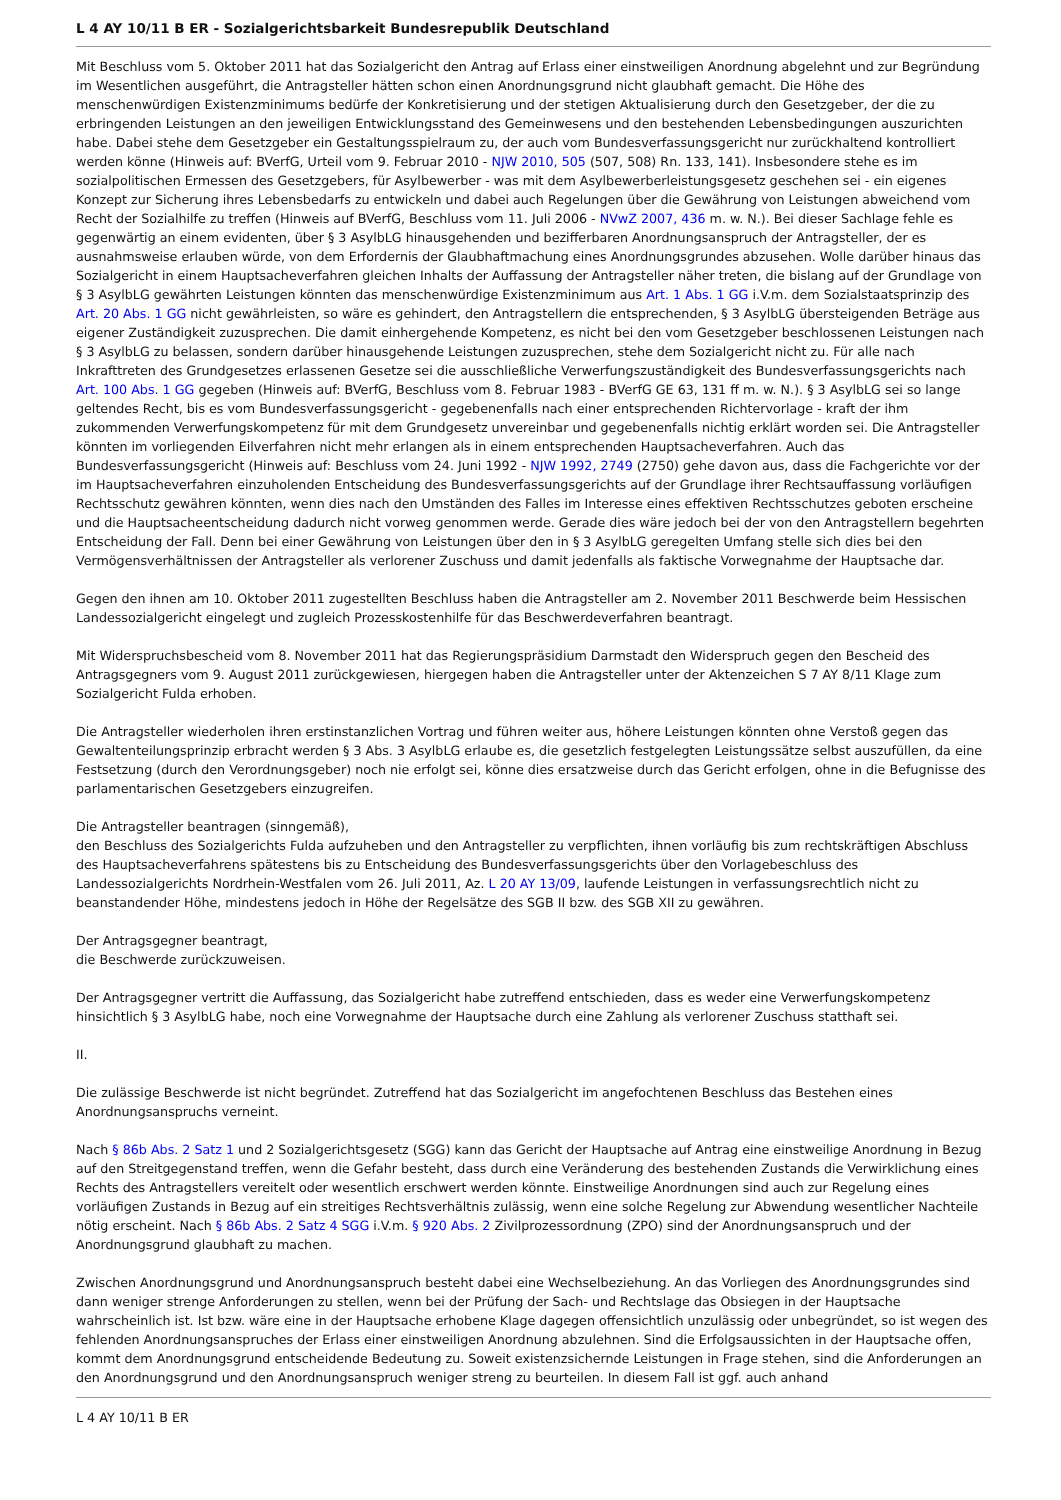L 4 AY 10/11 B ER - Sozialgerichtsbarkeit Bundesrepublik Deutschland
Mit Beschluss vom 5. Oktober 2011 hat das Sozialgericht den Antrag auf Erlass einer einstweiligen Anordnung abgelehnt und zur Begründung im Wesentlichen ausgeführt, die Antragsteller hätten schon einen Anordnungsgrund nicht glaubhaft gemacht. Die Höhe des menschenwürdigen Existenzminimums bedürfe der Konkretisierung und der stetigen Aktualisierung durch den Gesetzgeber, der die zu erbringenden Leistungen an den jeweiligen Entwicklungsstand des Gemeinwesens und den bestehenden Lebensbedingungen auszurichten habe. Dabei stehe dem Gesetzgeber ein Gestaltungsspielraum zu, der auch vom Bundesverfassungsgericht nur zurückhaltend kontrolliert werden könne (Hinweis auf: BVerfG, Urteil vom 9. Februar 2010 - NJW 2010, 505 (507, 508) Rn. 133, 141). Insbesondere stehe es im sozialpolitischen Ermessen des Gesetzgebers, für Asylbewerber - was mit dem Asylbewerberleistungsgesetz geschehen sei - ein eigenes Konzept zur Sicherung ihres Lebensbedarfs zu entwickeln und dabei auch Regelungen über die Gewährung von Leistungen abweichend vom Recht der Sozialhilfe zu treffen (Hinweis auf BVerfG, Beschluss vom 11. Juli 2006 - NVwZ 2007, 436 m. w. N.). Bei dieser Sachlage fehle es gegenwärtig an einem evidenten, über § 3 AsylbLG hinausgehenden und bezifferbaren Anordnungsanspruch der Antragsteller, der es ausnahmsweise erlauben würde, von dem Erfordernis der Glaubhaftmachung eines Anordnungsgrundes abzusehen. Wolle darüber hinaus das Sozialgericht in einem Hauptsacheverfahren gleichen Inhalts der Auffassung der Antragsteller näher treten, die bislang auf der Grundlage von § 3 AsylbLG gewährten Leistungen könnten das menschenwürdige Existenzminimum aus Art. 1 Abs. 1 GG i.V.m. dem Sozialstaatsprinzip des Art. 20 Abs. 1 GG nicht gewährleisten, so wäre es gehindert, den Antragstellern die entsprechenden, § 3 AsylbLG übersteigenden Beträge aus eigener Zuständigkeit zuzusprechen. Die damit einhergehende Kompetenz, es nicht bei den vom Gesetzgeber beschlossenen Leistungen nach § 3 AsylbLG zu belassen, sondern darüber hinausgehende Leistungen zuzusprechen, stehe dem Sozialgericht nicht zu. Für alle nach Inkrafttreten des Grundgesetzes erlassenen Gesetze sei die ausschließliche Verwerfungszuständigkeit des Bundesverfassungsgerichts nach Art. 100 Abs. 1 GG gegeben (Hinweis auf: BVerfG, Beschluss vom 8. Februar 1983 - BVerfG GE 63, 131 ff m. w. N.). § 3 AsylbLG sei so lange geltendes Recht, bis es vom Bundesverfassungsgericht - gegebenenfalls nach einer entsprechenden Richtervorlage - kraft der ihm zukommenden Verwerfungskompetenz für mit dem Grundgesetz unvereinbar und gegebenenfalls nichtig erklärt worden sei. Die Antragsteller könnten im vorliegenden Eilverfahren nicht mehr erlangen als in einem entsprechenden Hauptsacheverfahren. Auch das Bundesverfassungsgericht (Hinweis auf: Beschluss vom 24. Juni 1992 - NJW 1992, 2749 (2750) gehe davon aus, dass die Fachgerichte vor der im Hauptsacheverfahren einzuholenden Entscheidung des Bundesverfassungsgerichts auf der Grundlage ihrer Rechtsauffassung vorläufigen Rechtsschutz gewähren könnten, wenn dies nach den Umständen des Falles im Interesse eines effektiven Rechtsschutzes geboten erscheine und die Hauptsacheentscheidung dadurch nicht vorweg genommen werde. Gerade dies wäre jedoch bei der von den Antragstellern begehrten Entscheidung der Fall. Denn bei einer Gewährung von Leistungen über den in § 3 AsylbLG geregelten Umfang stelle sich dies bei den Vermögensverhältnissen der Antragsteller als verlorener Zuschuss und damit jedenfalls als faktische Vorwegnahme der Hauptsache dar.
Gegen den ihnen am 10. Oktober 2011 zugestellten Beschluss haben die Antragsteller am 2. November 2011 Beschwerde beim Hessischen Landessozialgericht eingelegt und zugleich Prozesskostenhilfe für das Beschwerdeverfahren beantragt.
Mit Widerspruchsbescheid vom 8. November 2011 hat das Regierungspräsidium Darmstadt den Widerspruch gegen den Bescheid des Antragsgegners vom 9. August 2011 zurückgewiesen, hiergegen haben die Antragsteller unter der Aktenzeichen S 7 AY 8/11 Klage zum Sozialgericht Fulda erhoben.
Die Antragsteller wiederholen ihren erstinstanzlichen Vortrag und führen weiter aus, höhere Leistungen könnten ohne Verstoß gegen das Gewaltenteilungsprinzip erbracht werden § 3 Abs. 3 AsylbLG erlaube es, die gesetzlich festgelegten Leistungssätze selbst auszufüllen, da eine Festsetzung (durch den Verordnungsgeber) noch nie erfolgt sei, könne dies ersatzweise durch das Gericht erfolgen, ohne in die Befugnisse des parlamentarischen Gesetzgebers einzugreifen.
Die Antragsteller beantragen (sinngemäß),
den Beschluss des Sozialgerichts Fulda aufzuheben und den Antragsteller zu verpflichten, ihnen vorläufig bis zum rechtskräftigen Abschluss des Hauptsacheverfahrens spätestens bis zu Entscheidung des Bundesverfassungsgerichts über den Vorlagebeschluss des Landessozialgerichts Nordrhein-Westfalen vom 26. Juli 2011, Az. L 20 AY 13/09, laufende Leistungen in verfassungsrechtlich nicht zu beanstandender Höhe, mindestens jedoch in Höhe der Regelsätze des SGB II bzw. des SGB XII zu gewähren.
Der Antragsgegner beantragt,
die Beschwerde zurückzuweisen.
Der Antragsgegner vertritt die Auffassung, das Sozialgericht habe zutreffend entschieden, dass es weder eine Verwerfungskompetenz hinsichtlich § 3 AsylbLG habe, noch eine Vorwegnahme der Hauptsache durch eine Zahlung als verlorener Zuschuss statthaft sei.
II.
Die zulässige Beschwerde ist nicht begründet. Zutreffend hat das Sozialgericht im angefochtenen Beschluss das Bestehen eines Anordnungsanspruchs verneint.
Nach § 86b Abs. 2 Satz 1 und 2 Sozialgerichtsgesetz (SGG) kann das Gericht der Hauptsache auf Antrag eine einstweilige Anordnung in Bezug auf den Streitgegenstand treffen, wenn die Gefahr besteht, dass durch eine Veränderung des bestehenden Zustands die Verwirklichung eines Rechts des Antragstellers vereitelt oder wesentlich erschwert werden könnte. Einstweilige Anordnungen sind auch zur Regelung eines vorläufigen Zustands in Bezug auf ein streitiges Rechtsverhältnis zulässig, wenn eine solche Regelung zur Abwendung wesentlicher Nachteile nötig erscheint. Nach § 86b Abs. 2 Satz 4 SGG i.V.m. § 920 Abs. 2 Zivilprozessordnung (ZPO) sind der Anordnungsanspruch und der Anordnungsgrund glaubhaft zu machen.
Zwischen Anordnungsgrund und Anordnungsanspruch besteht dabei eine Wechselbeziehung. An das Vorliegen des Anordnungsgrundes sind dann weniger strenge Anforderungen zu stellen, wenn bei der Prüfung der Sach- und Rechtslage das Obsiegen in der Hauptsache wahrscheinlich ist. Ist bzw. wäre eine in der Hauptsache erhobene Klage dagegen offensichtlich unzulässig oder unbegründet, so ist wegen des fehlenden Anordnungsanspruches der Erlass einer einstweiligen Anordnung abzulehnen. Sind die Erfolgsaussichten in der Hauptsache offen, kommt dem Anordnungsgrund entscheidende Bedeutung zu. Soweit existenzsichernde Leistungen in Frage stehen, sind die Anforderungen an den Anordnungsgrund und den Anordnungsanspruch weniger streng zu beurteilen. In diesem Fall ist ggf. auch anhand
L 4 AY 10/11 B ER